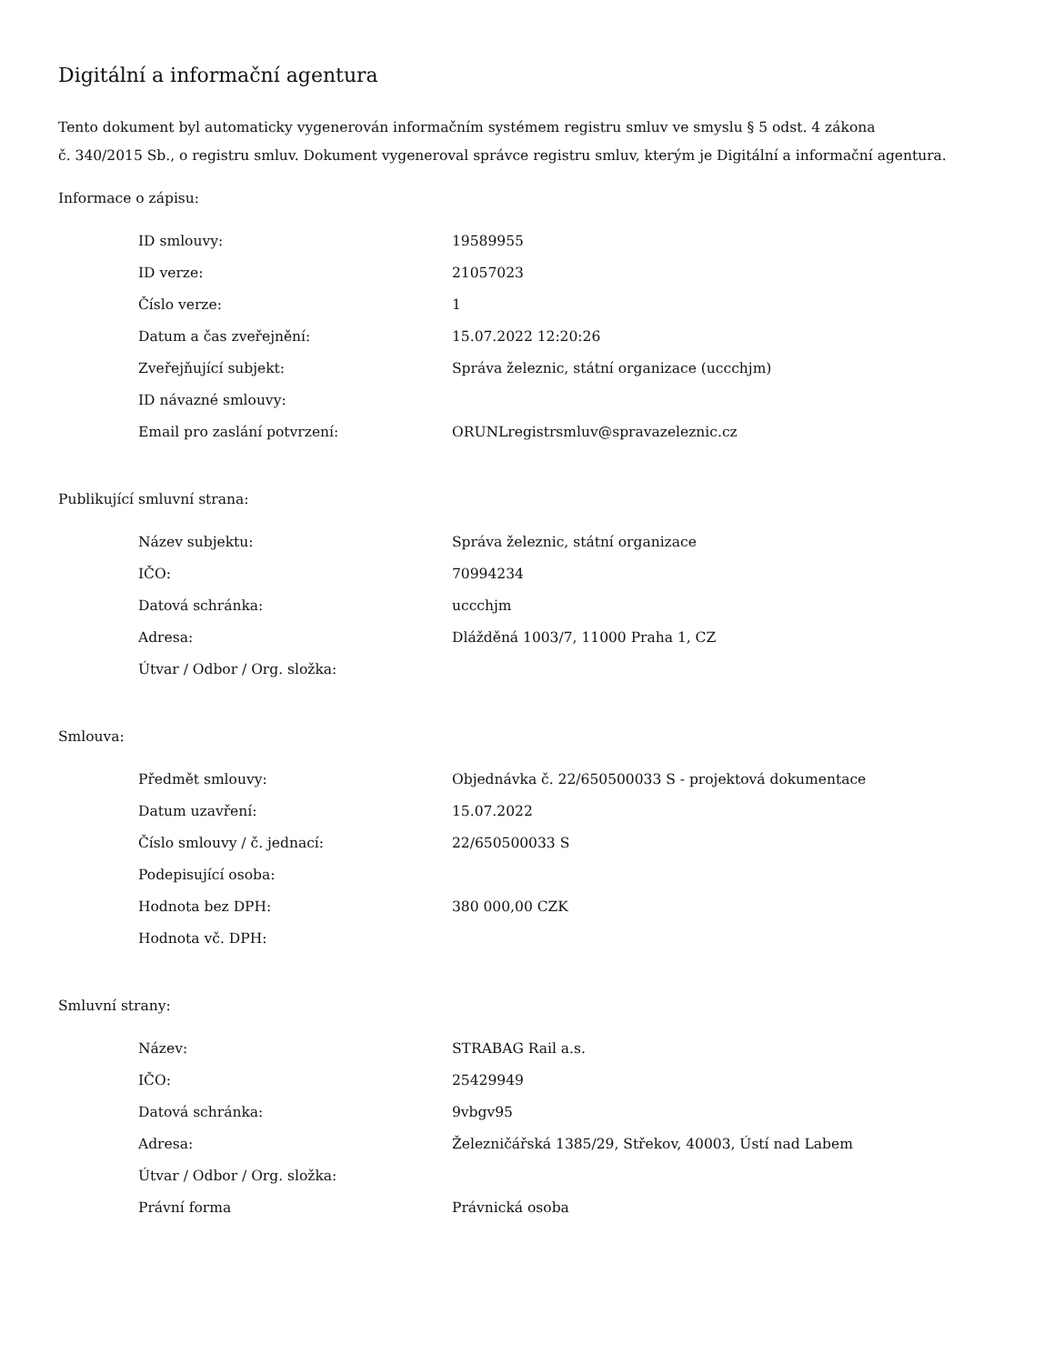Digitální a informační agentura
Tento dokument byl automaticky vygenerován informačním systémem registru smluv ve smyslu § 5 odst. 4 zákona
č. 340/2015 Sb., o registru smluv. Dokument vygeneroval správce registru smluv, kterým je Digitální a informační agentura.
Informace o zápisu:
| ID smlouvy: | 19589955 |
| ID verze: | 21057023 |
| Číslo verze: | 1 |
| Datum a čas zveřejnění: | 15.07.2022 12:20:26 |
| Zveřejňující subjekt: | Správa železnic, státní organizace (uccchjm) |
| ID návazné smlouvy: | |
| Email pro zaslání potvrzení: | ORUNLregistrsmluv@spravazeleznic.cz |
Publikující smluvní strana:
| Název subjektu: | Správa železnic, státní organizace |
| IČO: | 70994234 |
| Datová schránka: | uccchjm |
| Adresa: | Dlážděná 1003/7, 11000 Praha 1, CZ |
| Útvar / Odbor / Org. složka: | |
Smlouva:
| Předmět smlouvy: | Objednávka č. 22/650500033 S - projektová dokumentace |
| Datum uzavření: | 15.07.2022 |
| Číslo smlouvy / č. jednací: | 22/650500033 S |
| Podepisující osoba: | |
| Hodnota bez DPH: | 380 000,00 CZK |
| Hodnota vč. DPH: | |
Smluvní strany:
| Název: | STRABAG Rail a.s. |
| IČO: | 25429949 |
| Datová schránka: | 9vbgv95 |
| Adresa: | Železničářská 1385/29, Střekov, 40003, Ústí nad Labem |
| Útvar / Odbor / Org. složka: | |
| Právní forma | Právnická osoba |